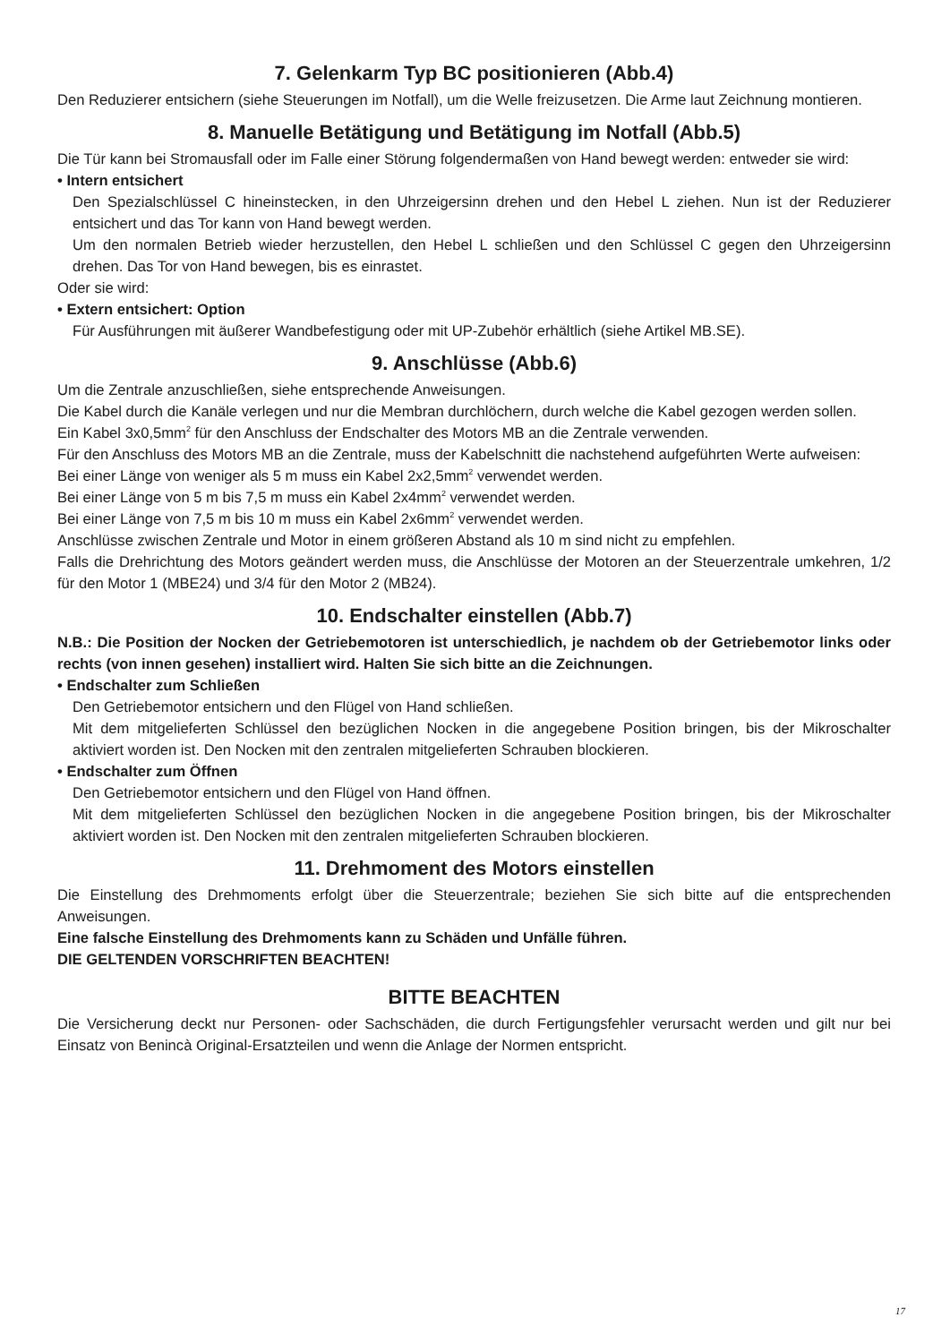7. Gelenkarm Typ BC positionieren (Abb.4)
Den Reduzierer entsichern (siehe Steuerungen im Notfall), um die Welle freizusetzen. Die Arme laut Zeichnung montieren.
8. Manuelle Betätigung und Betätigung im Notfall (Abb.5)
Die Tür kann bei Stromausfall oder im Falle einer Störung folgendermaßen von Hand bewegt werden: entweder sie wird:
• Intern entsichert
Den Spezialschlüssel C hineinstecken, in den Uhrzeigersinn drehen und den Hebel L ziehen. Nun ist der Reduzierer entsichert und das Tor kann von Hand bewegt werden.
Um den normalen Betrieb wieder herzustellen, den Hebel L schließen und den Schlüssel C gegen den Uhrzeigersinn drehen. Das Tor von Hand bewegen, bis es einrastet.
Oder sie wird:
• Extern entsichert: Option
Für Ausführungen mit äußerer Wandbefestigung oder mit UP-Zubehör erhältlich (siehe Artikel MB.SE).
9. Anschlüsse (Abb.6)
Um die Zentrale anzuschließen, siehe entsprechende Anweisungen.
Die Kabel durch die Kanäle verlegen und nur die Membran durchlöchern, durch welche die Kabel gezogen werden sollen.
Ein Kabel 3x0,5mm<sup>2</sup> für den Anschluss der Endschalter des Motors MB an die Zentrale verwenden.
Für den Anschluss des Motors MB an die Zentrale, muss der Kabelschnitt die nachstehend aufgeführten Werte aufweisen:
Bei einer Länge von weniger als 5 m muss ein Kabel 2x2,5mm<sup>2</sup> verwendet werden.
Bei einer Länge von 5 m bis 7,5 m muss ein Kabel 2x4mm<sup>2</sup> verwendet werden.
Bei einer Länge von 7,5 m bis 10 m muss ein Kabel 2x6mm<sup>2</sup> verwendet werden.
Anschlüsse zwischen Zentrale und Motor in einem größeren Abstand als 10 m sind nicht zu empfehlen.
Falls die Drehrichtung des Motors geändert werden muss, die Anschlüsse der Motoren an der Steuerzentrale umkehren, 1/2 für den Motor 1 (MBE24) und 3/4 für den Motor 2 (MB24).
10. Endschalter einstellen (Abb.7)
N.B.: Die Position der Nocken der Getriebemotoren ist unterschiedlich, je nachdem ob der Getriebemotor links oder rechts (von innen gesehen) installiert wird. Halten Sie sich bitte an die Zeichnungen.
• Endschalter zum Schließen
Den Getriebemotor entsichern und den Flügel von Hand schließen.
Mit dem mitgelieferten Schlüssel den bezüglichen Nocken in die angegebene Position bringen, bis der Mikroschalter aktiviert worden ist. Den Nocken mit den zentralen mitgelieferten Schrauben blockieren.
• Endschalter zum Öffnen
Den Getriebemotor entsichern und den Flügel von Hand öffnen.
Mit dem mitgelieferten Schlüssel den bezüglichen Nocken in die angegebene Position bringen, bis der Mikroschalter aktiviert worden ist. Den Nocken mit den zentralen mitgelieferten Schrauben blockieren.
11. Drehmoment des Motors einstellen
Die Einstellung des Drehmoments erfolgt über die Steuerzentrale; beziehen Sie sich bitte auf die entsprechenden Anweisungen.
Eine falsche Einstellung des Drehmoments kann zu Schäden und Unfälle führen.
DIE GELTENDEN VORSCHRIFTEN BEACHTEN!
BITTE BEACHTEN
Die Versicherung deckt nur Personen- oder Sachschäden, die durch Fertigungsfehler verursacht werden und gilt nur bei Einsatz von Benincà Original-Ersatzteilen und wenn die Anlage der Normen entspricht.
17